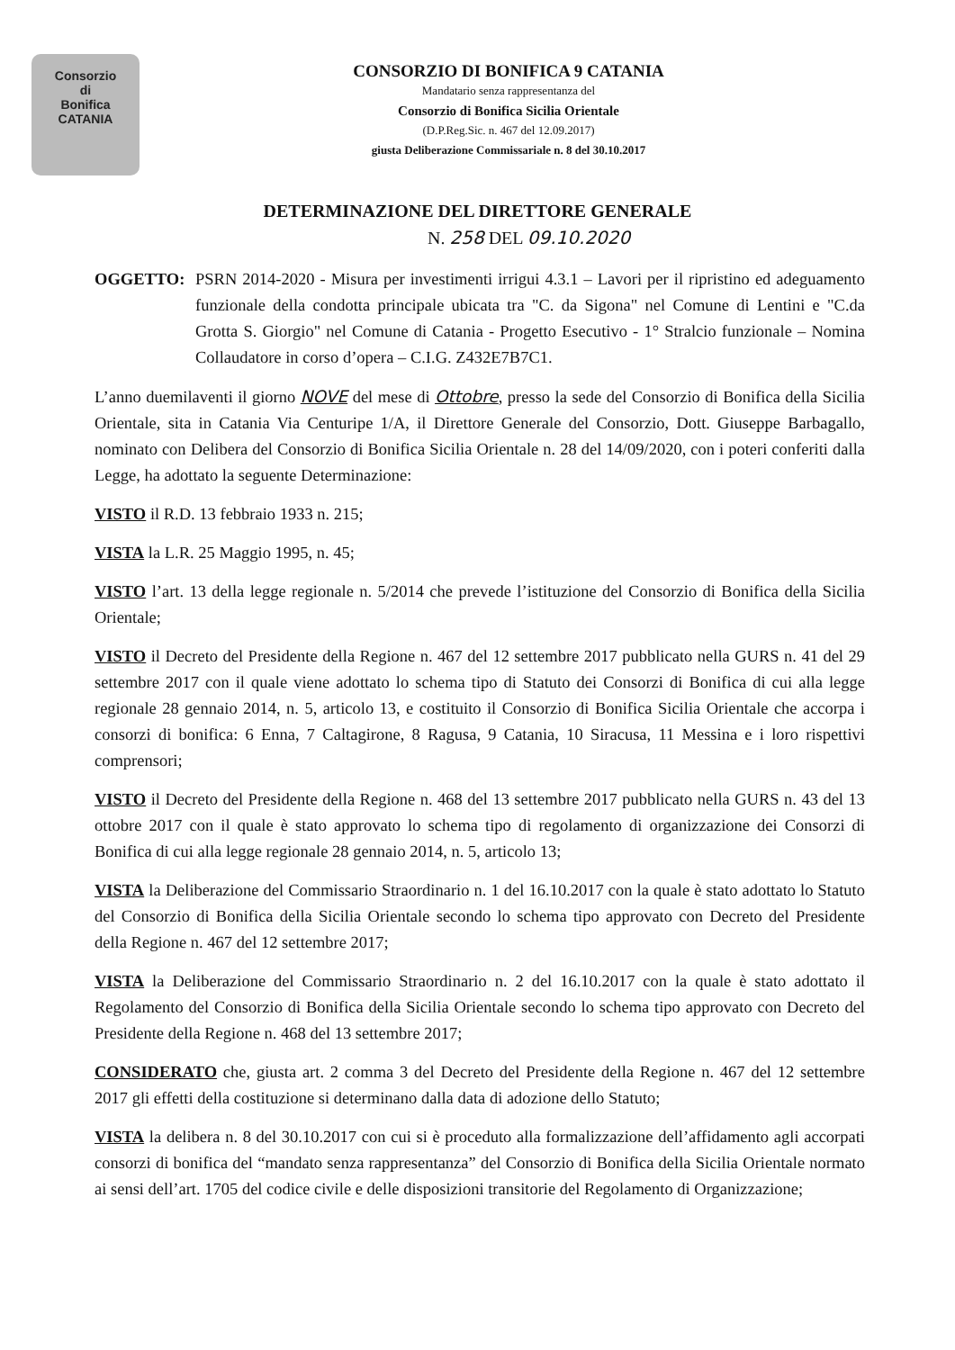Consorzio
di
Bonifica
CATANIA
CONSORZIO DI BONIFICA 9 CATANIA
Mandatario senza rappresentanza del
Consorzio di Bonifica Sicilia Orientale
(D.P.Reg.Sic. n. 467 del 12.09.2017)
giusta Deliberazione Commissariale n. 8 del 30.10.2017
DETERMINAZIONE DEL DIRETTORE GENERALE
N. 258 DEL 09.10.2020
OGGETTO: PSRN 2014-2020 - Misura per investimenti irrigui 4.3.1 – Lavori per il ripristino ed adeguamento funzionale della condotta principale ubicata tra "C. da Sigona" nel Comune di Lentini e "C.da Grotta S. Giorgio" nel Comune di Catania - Progetto Esecutivo - 1° Stralcio funzionale – Nomina Collaudatore in corso d’opera – C.I.G. Z432E7B7C1.
L’anno duemilaventi il giorno NOVE del mese di Ottobre, presso la sede del Consorzio di Bonifica della Sicilia Orientale, sita in Catania Via Centuripe 1/A, il Direttore Generale del Consorzio, Dott. Giuseppe Barbagallo, nominato con Delibera del Consorzio di Bonifica Sicilia Orientale n. 28 del 14/09/2020, con i poteri conferiti dalla Legge, ha adottato la seguente Determinazione:
VISTO il R.D. 13 febbraio 1933 n. 215;
VISTA la L.R. 25 Maggio 1995, n. 45;
VISTO l’art. 13 della legge regionale n. 5/2014 che prevede l’istituzione del Consorzio di Bonifica della Sicilia Orientale;
VISTO il Decreto del Presidente della Regione n. 467 del 12 settembre 2017 pubblicato nella GURS n. 41 del 29 settembre 2017 con il quale viene adottato lo schema tipo di Statuto dei Consorzi di Bonifica di cui alla legge regionale 28 gennaio 2014, n. 5, articolo 13, e costituito il Consorzio di Bonifica Sicilia Orientale che accorpa i consorzi di bonifica: 6 Enna, 7 Caltagirone, 8 Ragusa, 9 Catania, 10 Siracusa, 11 Messina e i loro rispettivi comprensori;
VISTO il Decreto del Presidente della Regione n. 468 del 13 settembre 2017 pubblicato nella GURS n. 43 del 13 ottobre 2017 con il quale è stato approvato lo schema tipo di regolamento di organizzazione dei Consorzi di Bonifica di cui alla legge regionale 28 gennaio 2014, n. 5, articolo 13;
VISTA la Deliberazione del Commissario Straordinario n. 1 del 16.10.2017 con la quale è stato adottato lo Statuto del Consorzio di Bonifica della Sicilia Orientale secondo lo schema tipo approvato con Decreto del Presidente della Regione n. 467 del 12 settembre 2017;
VISTA la Deliberazione del Commissario Straordinario n. 2 del 16.10.2017 con la quale è stato adottato il Regolamento del Consorzio di Bonifica della Sicilia Orientale secondo lo schema tipo approvato con Decreto del Presidente della Regione n. 468 del 13 settembre 2017;
CONSIDERATO che, giusta art. 2 comma 3 del Decreto del Presidente della Regione n. 467 del 12 settembre 2017 gli effetti della costituzione si determinano dalla data di adozione dello Statuto;
VISTA la delibera n. 8 del 30.10.2017 con cui si è proceduto alla formalizzazione dell’affidamento agli accorpati consorzi di bonifica del “mandato senza rappresentanza” del Consorzio di Bonifica della Sicilia Orientale normato ai sensi dell’art. 1705 del codice civile e delle disposizioni transitorie del Regolamento di Organizzazione;